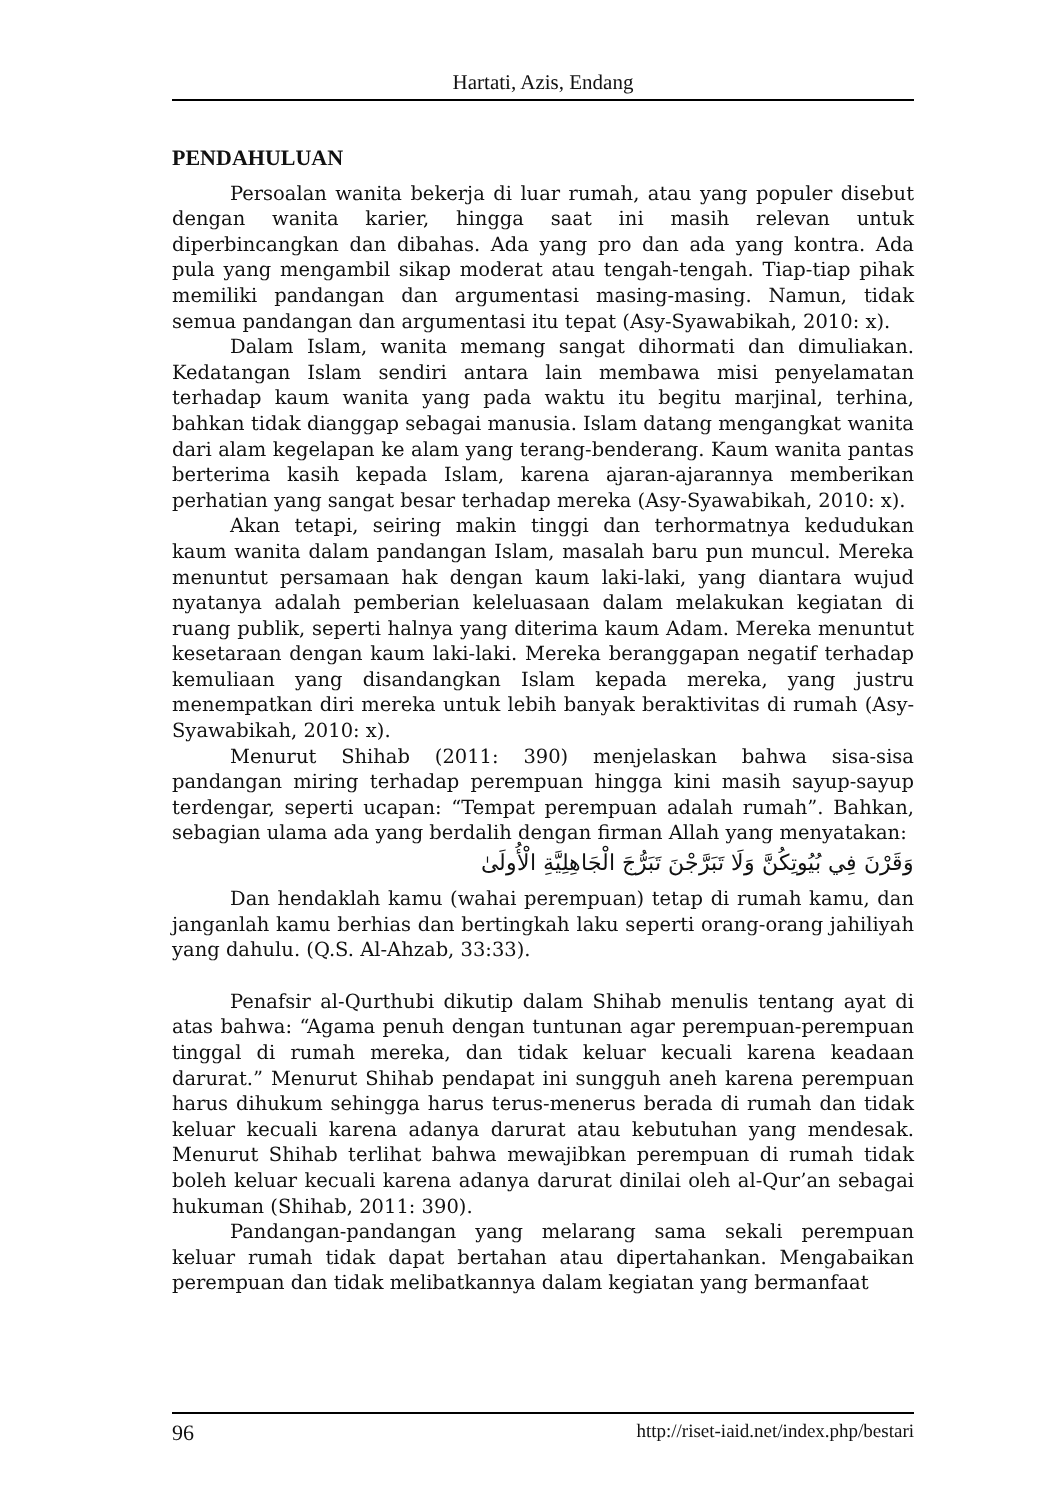Hartati, Azis, Endang
PENDAHULUAN
Persoalan wanita bekerja di luar rumah, atau yang populer disebut dengan wanita karier, hingga saat ini masih relevan untuk diperbincangkan dan dibahas. Ada yang pro dan ada yang kontra. Ada pula yang mengambil sikap moderat atau tengah-tengah. Tiap-tiap pihak memiliki pandangan dan argumentasi masing-masing. Namun, tidak semua pandangan dan argumentasi itu tepat (Asy-Syawabikah, 2010: x).
Dalam Islam, wanita memang sangat dihormati dan dimuliakan. Kedatangan Islam sendiri antara lain membawa misi penyelamatan terhadap kaum wanita yang pada waktu itu begitu marjinal, terhina, bahkan tidak dianggap sebagai manusia. Islam datang mengangkat wanita dari alam kegelapan ke alam yang terang-benderang. Kaum wanita pantas berterima kasih kepada Islam, karena ajaran-ajarannya memberikan perhatian yang sangat besar terhadap mereka (Asy-Syawabikah, 2010: x).
Akan tetapi, seiring makin tinggi dan terhormatnya kedudukan kaum wanita dalam pandangan Islam, masalah baru pun muncul. Mereka menuntut persamaan hak dengan kaum laki-laki, yang diantara wujud nyatanya adalah pemberian keleluasaan dalam melakukan kegiatan di ruang publik, seperti halnya yang diterima kaum Adam. Mereka menuntut kesetaraan dengan kaum laki-laki. Mereka beranggapan negatif terhadap kemuliaan yang disandangkan Islam kepada mereka, yang justru menempatkan diri mereka untuk lebih banyak beraktivitas di rumah (Asy-Syawabikah, 2010: x).
Menurut Shihab (2011: 390) menjelaskan bahwa sisa-sisa pandangan miring terhadap perempuan hingga kini masih sayup-sayup terdengar, seperti ucapan: “Tempat perempuan adalah rumah”. Bahkan, sebagian ulama ada yang berdalih dengan firman Allah yang menyatakan:
وَقَرْنَ فِي بُيُوتِكُنَّ وَلَا تَبَرَّجْنَ تَبَرُّجَ الْجَاهِلِيَّةِ الْأُولَىٰ
Dan hendaklah kamu (wahai perempuan) tetap di rumah kamu, dan janganlah kamu berhias dan bertingkah laku seperti orang-orang jahiliyah yang dahulu. (Q.S. Al-Ahzab, 33:33).
Penafsir al-Qurthubi dikutip dalam Shihab menulis tentang ayat di atas bahwa: “Agama penuh dengan tuntunan agar perempuan-perempuan tinggal di rumah mereka, dan tidak keluar kecuali karena keadaan darurat.” Menurut Shihab pendapat ini sungguh aneh karena perempuan harus dihukum sehingga harus terus-menerus berada di rumah dan tidak keluar kecuali karena adanya darurat atau kebutuhan yang mendesak. Menurut Shihab terlihat bahwa mewajibkan perempuan di rumah tidak boleh keluar kecuali karena adanya darurat dinilai oleh al-Qur’an sebagai hukuman (Shihab, 2011: 390).
Pandangan-pandangan yang melarang sama sekali perempuan keluar rumah tidak dapat bertahan atau dipertahankan. Mengabaikan perempuan dan tidak melibatkannya dalam kegiatan yang bermanfaat
96 http://riset-iaid.net/index.php/bestari